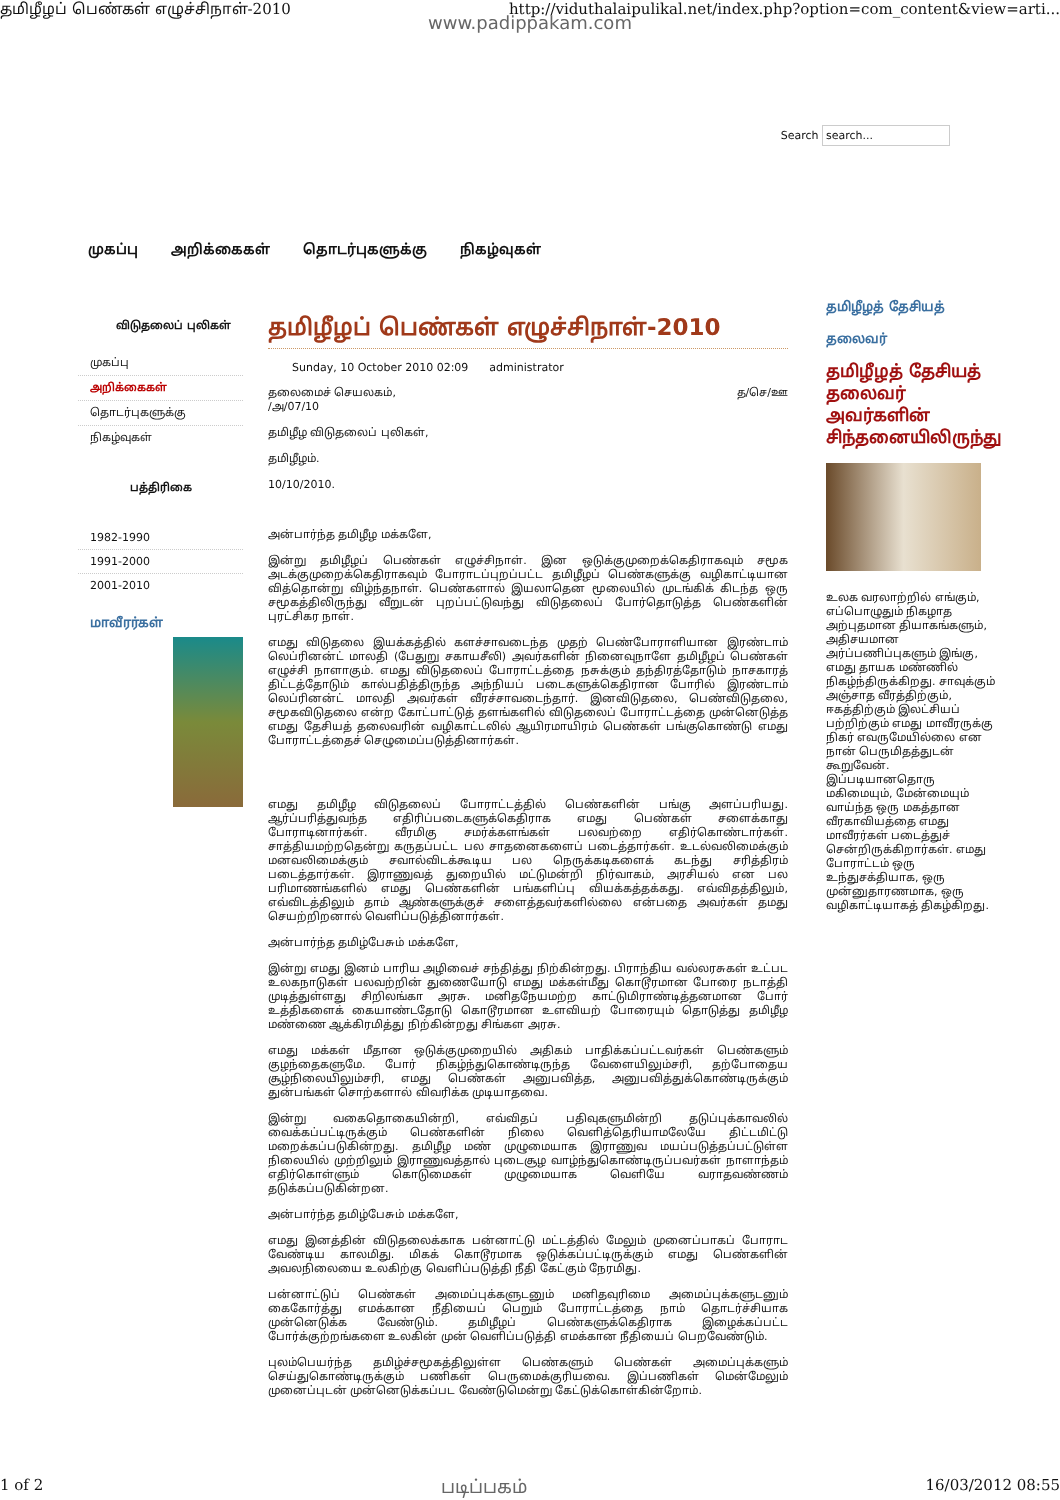தமிழீழப் பெண்கள் எழுச்சிநாள்-2010 http://viduthalaipulikal.net/index.php?option=com_content&view=arti...
www.padippakam.com
Search search...
முகப்பு அறிக்கைகள் தொடர்புகளுக்கு நிகழ்வுகள்
விடுதலைப் புலிகள்
முகப்பு
அறிக்கைகள்
தொடர்புகளுக்கு
நிகழ்வுகள்
பத்திரிகை
1982-1990
1991-2000
2001-2010
மாவீரர்கள்
தமிழீழப் பெண்கள் எழுச்சிநாள்-2010
Sunday, 10 October 2010 02:09 administrator
தலைமைச் செயலகம், த/செ/ஊ
/அ/07/10
தமிழீழ விடுதலைப் புலிகள்,
தமிழீழம்.
10/10/2010.
அன்பார்ந்த தமிழீழ மக்களே,
இன்று தமிழீழப் பெண்கள் எழுச்சிநாள். இன ஒடுக்குமுறைக்கெதிராகவும் சமூக அடக்குமுறைக்கெதிராகவும் போராடப்புறப்பட்ட தமிழீழப் பெண்களுக்கு வழிகாட்டியான வித்தொன்று விழ்ந்தநாள். பெண்களால் இயலாதென மூலையில் முடங்கிக் கிடந்த ஒரு சமூகத்திலிருந்து வீறுடன் புறப்பட்டுவந்து விடுதலைப் போர்தொடுத்த பெண்களின் புரட்சிகர நாள்.
எமது விடுதலை இயக்கத்தில் களச்சாவடைந்த முதற் பெண்போராளியான இரண்டாம் லெப்ரினன்ட் மாலதி (பேதுறு சகாயசீலி) அவர்களின் நினைவுநாளே தமிழீழப் பெண்கள் எழுச்சி நாளாகும். எமது விடுதலைப் போராட்டத்தை நசுக்கும் தந்திரத்தோடும் நாசகாரத் திட்டத்தோடும் கால்பதித்திருந்த அந்நியப் படைகளுக்கெதிரான போரில் இரண்டாம் லெப்ரினன்ட் மாலதி அவர்கள் வீரச்சாவடைந்தார். இனவிடுதலை, பெண்விடுதலை, சமூகவிடுதலை என்ற கோட்பாட்டுத் தளங்களில் விடுதலைப் போராட்டத்தை முன்னெடுத்த எமது தேசியத் தலைவரின் வழிகாட்டலில் ஆயிரமாயிரம் பெண்கள் பங்குகொண்டு எமது போராட்டத்தைச் செழுமைப்படுத்தினார்கள்.
எமது தமிழீழ விடுதலைப் போராட்டத்தில் பெண்களின் பங்கு அளப்பரியது. ஆர்ப்பரித்துவந்த எதிரிப்படைகளுக்கெதிராக எமது பெண்கள் சளைக்காது போராடினார்கள். வீரமிகு சமர்க்களங்கள் பலவற்றை எதிர்கொண்டார்கள். சாத்தியமற்றதென்று கருதப்பட்ட பல சாதனைகளைப் படைத்தார்கள். உடல்வலிமைக்கும் மனவலிமைக்கும் சவால்விடக்கூடிய பல நெருக்கடிகளைக் கடந்து சரித்திரம் படைத்தார்கள். இராணுவத் துறையில் மட்டுமன்றி நிர்வாகம், அரசியல் என பல பரிமாணங்களில் எமது பெண்களின் பங்களிப்பு வியக்கத்தக்கது. எவ்விதத்திலும், எவ்விடத்திலும் தாம் ஆண்களுக்குச் சளைத்தவர்களில்லை என்பதை அவர்கள் தமது செயற்றிறனால் வெளிப்படுத்தினார்கள்.
அன்பார்ந்த தமிழ்பேசும் மக்களே,
இன்று எமது இனம் பாரிய அழிவைச் சந்தித்து நிற்கின்றது. பிராந்திய வல்லரசுகள் உட்பட உலகநாடுகள் பலவற்றின் துணையோடு எமது மக்கள்மீது கொடூரமான போரை நடாத்தி முடித்துள்ளது சிறிலங்கா அரசு. மனிதநேயமற்ற காட்டுமிராண்டித்தனமான போர் உத்திகளைக் கையாண்டதோடு கொடூரமான உளவியற் போரையும் தொடுத்து தமிழீழ மண்ணை ஆக்கிரமித்து நிற்கின்றது சிங்கள அரசு.
எமது மக்கள் மீதான ஒடுக்குமுறையில் அதிகம் பாதிக்கப்பட்டவர்கள் பெண்களும் குழந்தைகளுமே. போர் நிகழ்ந்துகொண்டிருந்த வேளையிலும்சரி, தற்போதைய சூழ்நிலையிலும்சரி, எமது பெண்கள் அனுபவித்த, அனுபவித்துக்கொண்டிருக்கும் துன்பங்கள் சொற்களால் விவரிக்க முடியாதவை.
இன்று வகைதொகையின்றி, எவ்விதப் பதிவுகளுமின்றி தடுப்புக்காவலில் வைக்கப்பட்டிருக்கும் பெண்களின் நிலை வெளித்தெரியாமலேயே திட்டமிட்டு மறைக்கப்படுகின்றது. தமிழீழ மண் முழுமையாக இராணுவ மயப்படுத்தப்பட்டுள்ள நிலையில் முற்றிலும் இராணுவத்தால் புடைசூழ வாழ்ந்துகொண்டிருப்பவர்கள் நாளாந்தம் எதிர்கொள்ளும் கொடுமைகள் முழுமையாக வெளியே வராதவண்ணம் தடுக்கப்படுகின்றன.
அன்பார்ந்த தமிழ்பேசும் மக்களே,
எமது இனத்தின் விடுதலைக்காக பன்னாட்டு மட்டத்தில் மேலும் முனைப்பாகப் போராட வேண்டிய காலமிது. மிகக் கொடூரமாக ஒடுக்கப்பட்டிருக்கும் எமது பெண்களின் அவலநிலையை உலகிற்கு வெளிப்படுத்தி நீதி கேட்கும் நேரமிது.
பன்னாட்டுப் பெண்கள் அமைப்புக்களுடனும் மனிதவுரிமை அமைப்புக்களுடனும் கைகோர்த்து எமக்கான நீதியைப் பெறும் போராட்டத்தை நாம் தொடர்ச்சியாக முன்னெடுக்க வேண்டும். தமிழீழப் பெண்களுக்கெதிராக இழைக்கப்பட்ட போர்க்குற்றங்களை உலகின் முன் வெளிப்படுத்தி எமக்கான நீதியைப் பெறவேண்டும்.
புலம்பெயர்ந்த தமிழ்ச்சமூகத்திலுள்ள பெண்களும் பெண்கள் அமைப்புக்களும் செய்துகொண்டிருக்கும் பணிகள் பெருமைக்குரியவை. இப்பணிகள் மென்மேலும் முனைப்புடன் முன்னெடுக்கப்பட வேண்டுமென்று கேட்டுக்கொள்கின்றோம்.
தமிழீழத் தேசியத்
தலைவர்
தமிழீழத் தேசியத் தலைவர் அவர்களின் சிந்தனையிலிருந்து
உலக வரலாற்றில் எங்கும், எப்பொழுதும் நிகழாத அற்புதமான தியாகங்களும், அதிசயமான அர்ப்பணிப்புகளும் இங்கு, எமது தாயக மண்ணில் நிகழ்ந்திருக்கிறது. சாவுக்கும் அஞ்சாத வீரத்திற்கும், ஈகத்திற்கும் இலட்சியப் பற்றிற்கும் எமது மாவீரருக்கு நிகர் எவருமேயில்லை என நான் பெருமிதத்துடன் கூறுவேன். இப்படியானதொரு மகிமையும், மேன்மையும் வாய்ந்த ஒரு மகத்தான வீரகாவியத்தை எமது மாவீரர்கள் படைத்துச் சென்றிருக்கிறார்கள். எமது போராட்டம் ஒரு உந்துசக்தியாக, ஒரு முன்னுதாரணமாக, ஒரு வழிகாட்டியாகத் திகழ்கிறது.
1 of 2 படிப்பகம் 16/03/2012 08:55